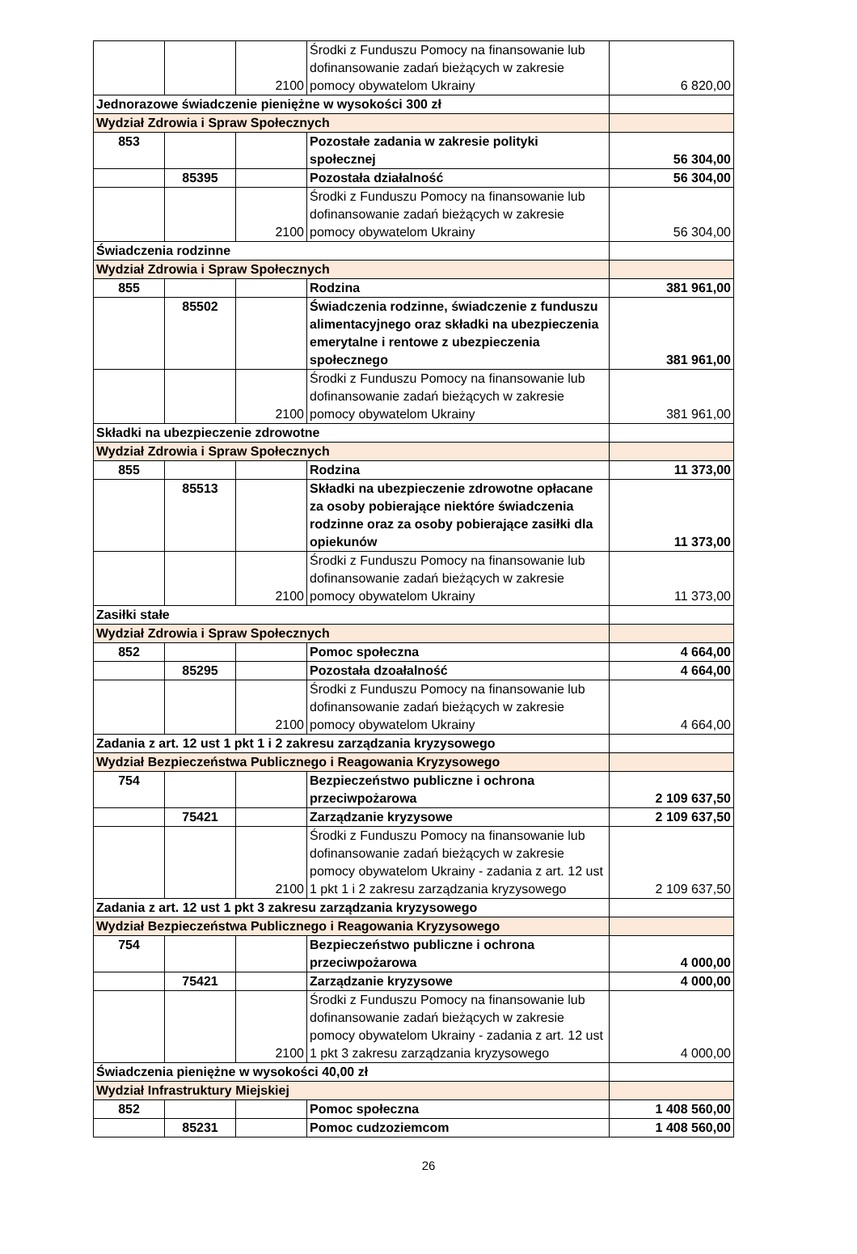| | | 2100 | Środki z Funduszu Pomocy na finansowanie lub dofinansowanie zadań bieżących w zakresie pomocy obywatelom Ukrainy | 6 820,00 |
| Jednorazowe świadczenie pieniężne w wysokości 300 zł | | | | |
| Wydział Zdrowia i Spraw Społecznych | | | | |
| 853 | | | Pozostałe zadania w zakresie polityki społecznej | 56 304,00 |
| | 85395 | | Pozostała działalność | 56 304,00 |
| | | 2100 | Środki z Funduszu Pomocy na finansowanie lub dofinansowanie zadań bieżących w zakresie pomocy obywatelom Ukrainy | 56 304,00 |
| Świadczenia rodzinne | | | | |
| Wydział Zdrowia i Spraw Społecznych | | | | |
| 855 | | | Rodzina | 381 961,00 |
| | 85502 | | Świadczenia rodzinne, świadczenie z funduszu alimentacyjnego oraz składki na ubezpieczenia emerytalne i rentowe z ubezpieczenia społecznego | 381 961,00 |
| | | 2100 | Środki z Funduszu Pomocy na finansowanie lub dofinansowanie zadań bieżących w zakresie pomocy obywatelom Ukrainy | 381 961,00 |
| Składki na ubezpieczenie zdrowotne | | | | |
| Wydział Zdrowia i Spraw Społecznych | | | | |
| 855 | | | Rodzina | 11 373,00 |
| | 85513 | | Składki na ubezpieczenie zdrowotne opłacane za osoby pobierające niektóre świadczenia rodzinne oraz za osoby pobierające zasiłki dla opiekunów | 11 373,00 |
| | | 2100 | Środki z Funduszu Pomocy na finansowanie lub dofinansowanie zadań bieżących w zakresie pomocy obywatelom Ukrainy | 11 373,00 |
| Zasiłki stałe | | | | |
| Wydział Zdrowia i Spraw Społecznych | | | | |
| 852 | | | Pomoc społeczna | 4 664,00 |
| | 85295 | | Pozostała dzoałalność | 4 664,00 |
| | | 2100 | Środki z Funduszu Pomocy na finansowanie lub dofinansowanie zadań bieżących w zakresie pomocy obywatelom Ukrainy | 4 664,00 |
| Zadania z art. 12 ust 1 pkt 1 i 2 zakresu zarządzania kryzysowego | | | | |
| Wydział Bezpieczeństwa Publicznego i Reagowania Kryzysowego | | | | |
| 754 | | | Bezpieczeństwo publiczne i ochrona przeciwpożarowa | 2 109 637,50 |
| | 75421 | | Zarządzanie kryzysowe | 2 109 637,50 |
| | | 2100 | Środki z Funduszu Pomocy na finansowanie lub dofinansowanie zadań bieżących w zakresie pomocy obywatelom Ukrainy - zadania z art. 12 ust 1 pkt 1 i 2 zakresu zarządzania kryzysowego | 2 109 637,50 |
| Zadania z art. 12 ust 1 pkt 3 zakresu zarządzania kryzysowego | | | | |
| Wydział Bezpieczeństwa Publicznego i Reagowania Kryzysowego | | | | |
| 754 | | | Bezpieczeństwo publiczne i ochrona przeciwpożarowa | 4 000,00 |
| | 75421 | | Zarządzanie kryzysowe | 4 000,00 |
| | | 2100 | Środki z Funduszu Pomocy na finansowanie lub dofinansowanie zadań bieżących w zakresie pomocy obywatelom Ukrainy - zadania z art. 12 ust 1 pkt 3 zakresu zarządzania kryzysowego | 4 000,00 |
| Świadczenia pieniężne w wysokości 40,00 zł | | | | |
| Wydział Infrastruktury Miejskiej | | | | |
| 852 | | | Pomoc społeczna | 1 408 560,00 |
| | 85231 | | Pomoc cudzoziemcom | 1 408 560,00 |
26